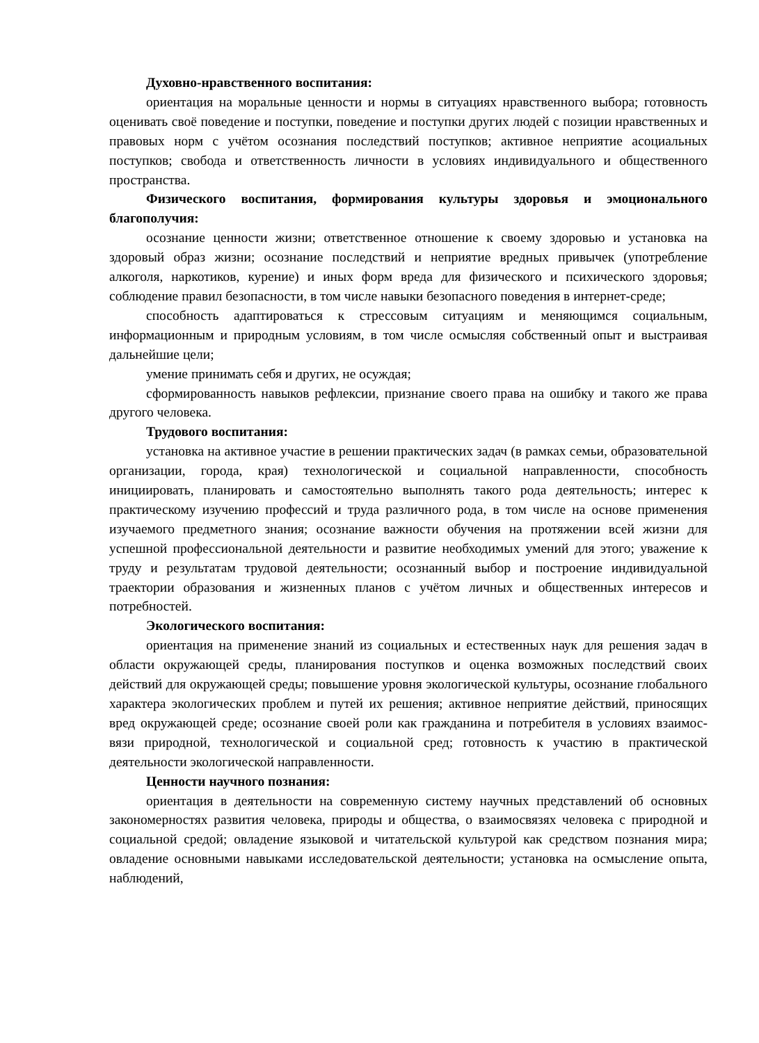Духовно-нравственного воспитания:
ориентация на моральные ценности и нормы в ситуациях нравственного выбора; готовность оценивать своё поведение и поступки, поведение и поступки других людей с позиции нравственных и правовых норм с учётом осознания последствий поступков; активное неприятие асоциальных поступков; свобода и ответственность личности в условиях индивидуального и общественного пространства.
Физического воспитания, формирования культуры здоровья и эмоционального благополучия:
осознание ценности жизни; ответственное отношение к своему здоровью и установка на здоровый образ жизни; осознание последствий и неприятие вредных привычек (употребление алкоголя, наркотиков, курение) и иных форм вреда для физического и психического здоровья; соблюдение правил безопасности, в том числе навыки безопасного поведения в интернет-среде;
способность адаптироваться к стрессовым ситуациям и меняющимся социальным, информационным и природным условиям, в том числе осмысляя собственный опыт и выстраивая дальнейшие цели;
умение принимать себя и других, не осуждая;
сформированность навыков рефлексии, признание своего права на ошибку и такого же права другого человека.
Трудового воспитания:
установка на активное участие в решении практических задач (в рамках семьи, образовательной организации, города, края) технологической и социальной направленности, способность инициировать, планировать и самостоятельно выполнять такого рода деятельность; интерес к практическому изучению профессий и труда различного рода, в том числе на основе применения изучаемого предметного знания; осознание важности обучения на протяжении всей жизни для успешной профессиональной деятельности и развитие необходимых умений для этого; уважение к труду и результатам трудовой деятельности; осознанный выбор и построение индивидуальной траектории образования и жизненных планов с учётом личных и общественных интересов и потребностей.
Экологического воспитания:
ориентация на применение знаний из социальных и естественных наук для решения задач в области окружающей среды, планирования поступков и оценка возможных последствий своих действий для окружающей среды; повышение уровня экологической культуры, осознание глобального характера экологических проблем и путей их решения; активное неприятие действий, приносящих вред окружающей среде; осознание своей роли как гражданина и потребителя в условиях взаимос-вязи природной, технологической и социальной сред; готовность к участию в практической деятельности экологической направленности.
Ценности научного познания:
ориентация в деятельности на современную систему научных представлений об основных закономерностях развития человека, природы и общества, о взаимосвязях человека с природной и социальной средой; овладение языковой и читательской культурой как средством познания мира; овладение основными навыками исследовательской деятельности; установка на осмысление опыта, наблюдений,